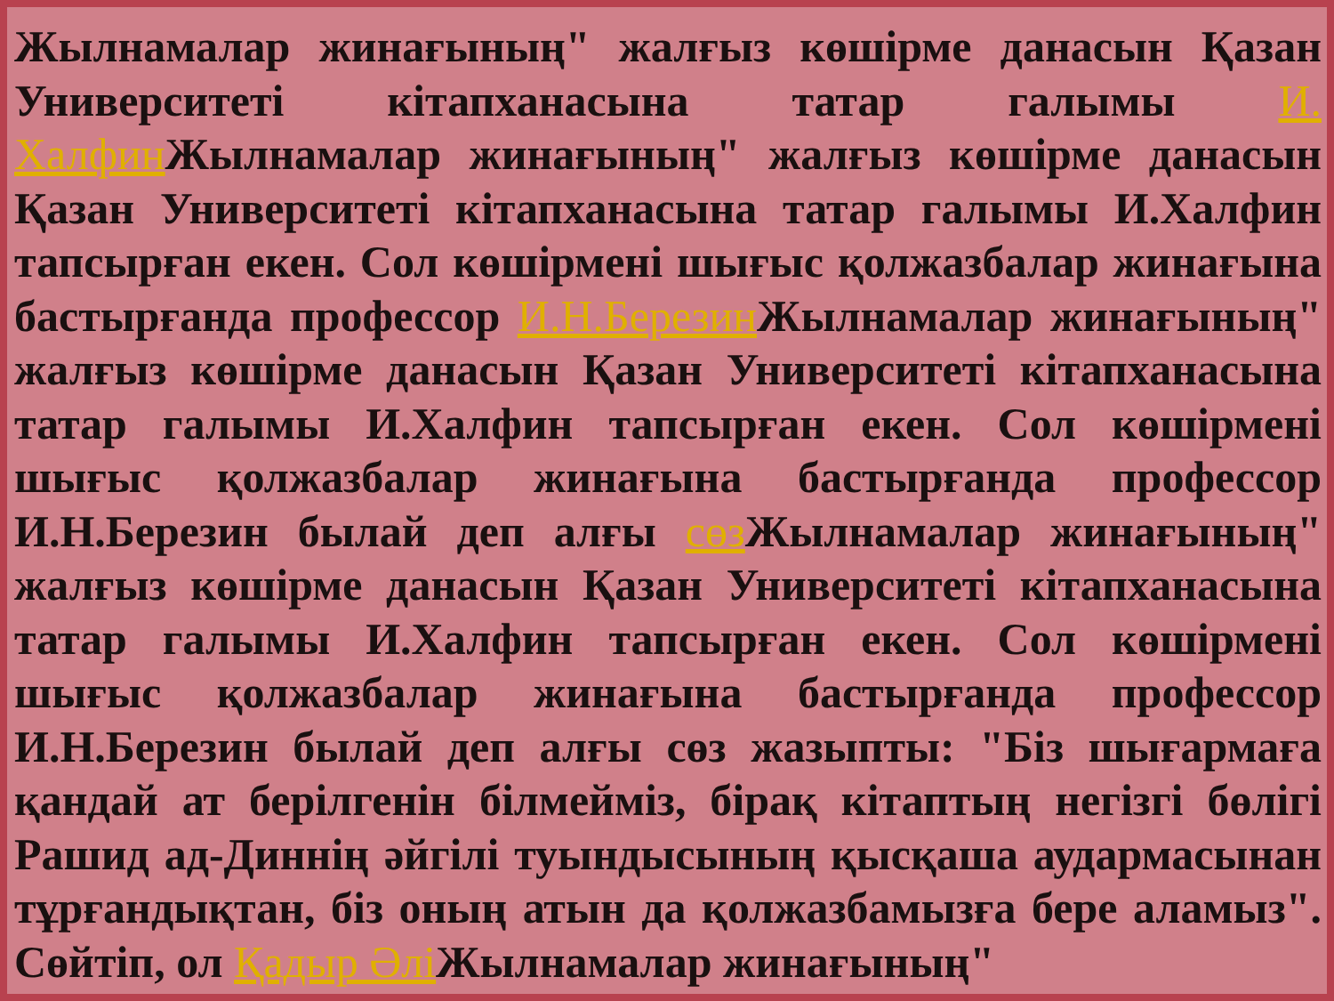Жылнамалар жинағының" жалғыз көшірме данасын Қазан Университеті кітапханасына татар галымы И. Халфин Жылнамалар жинағының" жалғыз көшірме данасын Қазан Университеті кітапханасына татар галымы И.Халфин тапсырған екен. Сол көшірмені шығыс қолжазбалар жинағына бастырғанда профессор И.Н.Березин Жылнамалар жинағының" жалғыз көшірме данасын Қазан Университеті кітапханасына татар галымы И.Халфин тапсырған екен. Сол көшірмені шығыс қолжазбалар жинағына бастырғанда профессор И.Н.Березин былай деп алғы сөз Жылнамалар жинағының" жалғыз көшірме данасын Қазан Университеті кітапханасына татар галымы И.Халфин тапсырған екен. Сол көшірмені шығыс қолжазбалар жинағына бастырғанда профессор И.Н.Березин былай деп алғы сөз жазыпты: "Біз шығармаға қандай ат берілгенін білмейміз, бірақ кітаптың негізгі бөлігі Рашид ад-Диннің әйгілі туындысының қысқаша аудармасынан тұрғандықтан, біз оның атын да қолжазбамызға бере аламыз". Сөйтіп, ол Қадыр Әлі Жылнамалар жинағының"